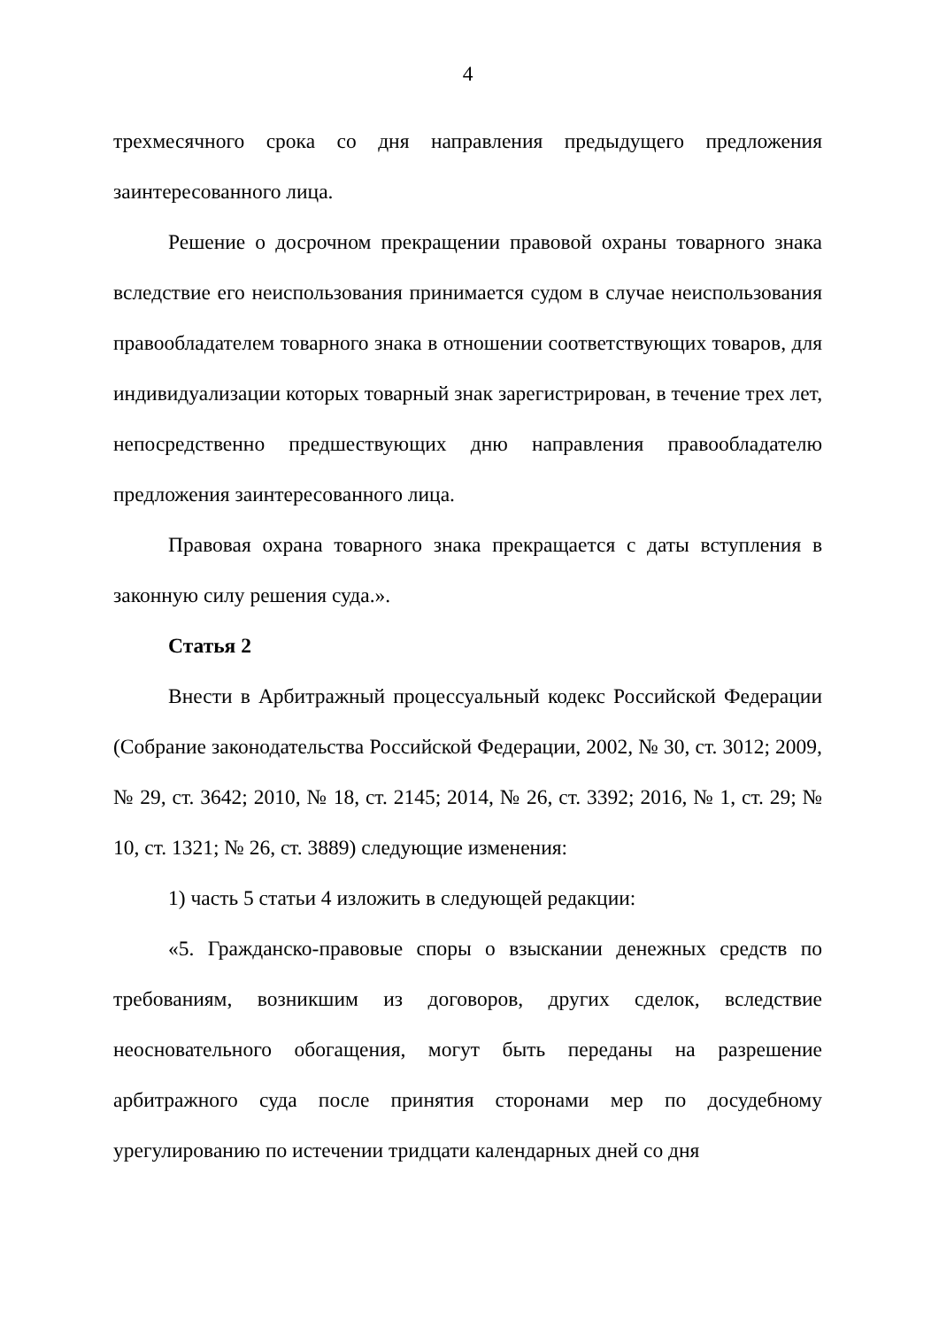4
трехмесячного срока со дня направления предыдущего предложения заинтересованного лица.
Решение о досрочном прекращении правовой охраны товарного знака вследствие его неиспользования принимается судом в случае неиспользования правообладателем товарного знака в отношении соответствующих товаров, для индивидуализации которых товарный знак зарегистрирован, в течение трех лет, непосредственно предшествующих дню направления правообладателю предложения заинтересованного лица.
Правовая охрана товарного знака прекращается с даты вступления в законную силу решения суда.».
Статья 2
Внести в Арбитражный процессуальный кодекс Российской Федерации (Собрание законодательства Российской Федерации, 2002, № 30, ст. 3012; 2009, № 29, ст. 3642; 2010, № 18, ст. 2145; 2014, № 26, ст. 3392; 2016, № 1, ст. 29; № 10, ст. 1321; № 26, ст. 3889) следующие изменения:
1) часть 5 статьи 4 изложить в следующей редакции:
«5. Гражданско-правовые споры о взыскании денежных средств по требованиям, возникшим из договоров, других сделок, вследствие неосновательного обогащения, могут быть переданы на разрешение арбитражного суда после принятия сторонами мер по досудебному урегулированию по истечении тридцати календарных дней со дня